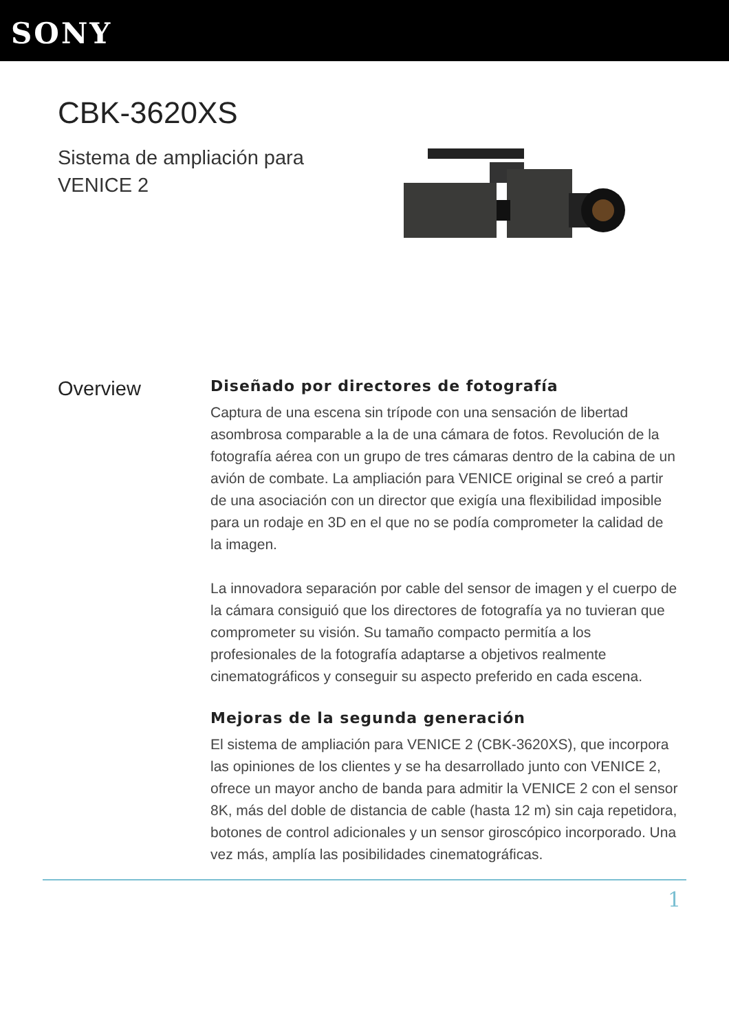SONY
CBK-3620XS
Sistema de ampliación para
VENICE 2
Overview
Diseñado por directores de fotografía
Captura de una escena sin trípode con una sensación de libertad asombrosa comparable a la de una cámara de fotos. Revolución de la fotografía aérea con un grupo de tres cámaras dentro de la cabina de un avión de combate. La ampliación para VENICE original se creó a partir de una asociación con un director que exigía una flexibilidad imposible para un rodaje en 3D en el que no se podía comprometer la calidad de la imagen.
La innovadora separación por cable del sensor de imagen y el cuerpo de la cámara consiguió que los directores de fotografía ya no tuvieran que comprometer su visión. Su tamaño compacto permitía a los profesionales de la fotografía adaptarse a objetivos realmente cinematográficos y conseguir su aspecto preferido en cada escena.
Mejoras de la segunda generación
El sistema de ampliación para VENICE 2 (CBK-3620XS), que incorpora las opiniones de los clientes y se ha desarrollado junto con VENICE 2, ofrece un mayor ancho de banda para admitir la VENICE 2 con el sensor 8K, más del doble de distancia de cable (hasta 12 m) sin caja repetidora, botones de control adicionales y un sensor giroscópico incorporado. Una vez más, amplía las posibilidades cinematográficas.
1